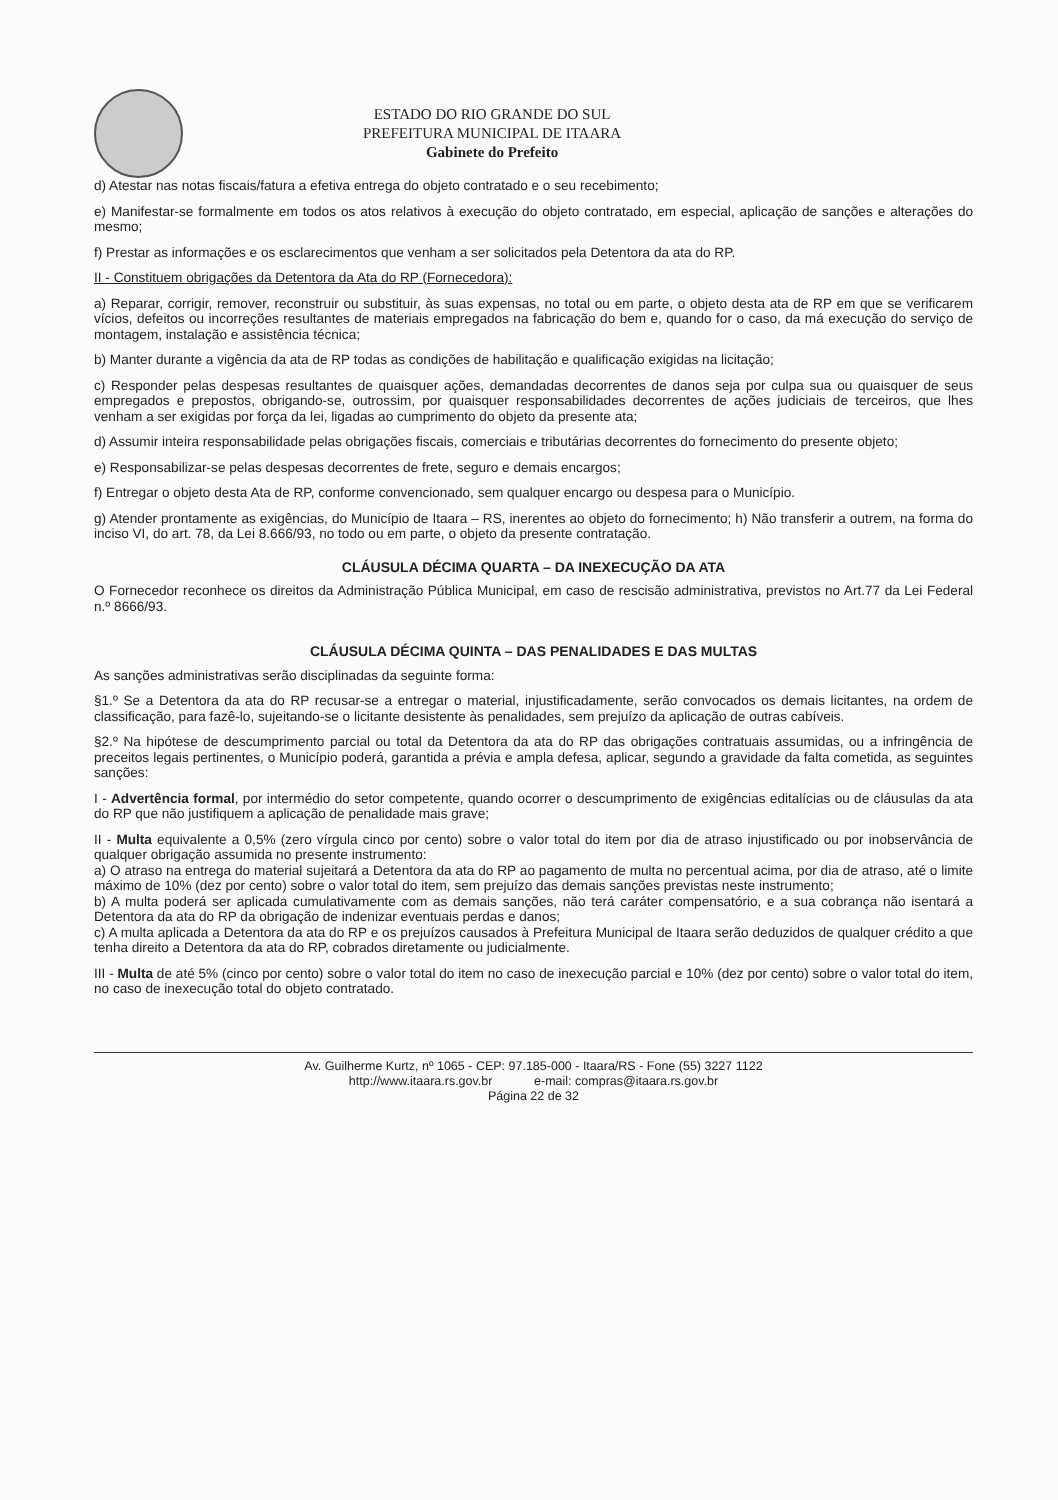ESTADO DO RIO GRANDE DO SUL
PREFEITURA MUNICIPAL DE ITAARA
Gabinete do Prefeito
d) Atestar nas notas fiscais/fatura a efetiva entrega do objeto contratado e o seu recebimento;
e) Manifestar-se formalmente em todos os atos relativos à execução do objeto contratado, em especial, aplicação de sanções e alterações do mesmo;
f) Prestar as informações e os esclarecimentos que venham a ser solicitados pela Detentora da ata do RP.
II - Constituem obrigações da Detentora da Ata do RP (Fornecedora):
a) Reparar, corrigir, remover, reconstruir ou substituir, às suas expensas, no total ou em parte, o objeto desta ata de RP em que se verificarem vícios, defeitos ou incorreções resultantes de materiais empregados na fabricação do bem e, quando for o caso, da má execução do serviço de montagem, instalação e assistência técnica;
b) Manter durante a vigência da ata de RP todas as condições de habilitação e qualificação exigidas na licitação;
c) Responder pelas despesas resultantes de quaisquer ações, demandadas decorrentes de danos seja por culpa sua ou quaisquer de seus empregados e prepostos, obrigando-se, outrossim, por quaisquer responsabilidades decorrentes de ações judiciais de terceiros, que lhes venham a ser exigidas por força da lei, ligadas ao cumprimento do objeto da presente ata;
d) Assumir inteira responsabilidade pelas obrigações fiscais, comerciais e tributárias decorrentes do fornecimento do presente objeto;
e) Responsabilizar-se pelas despesas decorrentes de frete, seguro e demais encargos;
f) Entregar o objeto desta Ata de RP, conforme convencionado, sem qualquer encargo ou despesa para o Município.
g) Atender prontamente as exigências, do Município de Itaara – RS, inerentes ao objeto do fornecimento; h) Não transferir a outrem, na forma do inciso VI, do art. 78, da Lei 8.666/93, no todo ou em parte, o objeto da presente contratação.
CLÁUSULA DÉCIMA QUARTA – DA INEXECUÇÃO DA ATA
O Fornecedor reconhece os direitos da Administração Pública Municipal, em caso de rescisão administrativa, previstos no Art.77 da Lei Federal n.º 8666/93.
CLÁUSULA DÉCIMA QUINTA – DAS PENALIDADES E DAS MULTAS
As sanções administrativas serão disciplinadas da seguinte forma:
§1.º Se a Detentora da ata do RP recusar-se a entregar o material, injustificadamente, serão convocados os demais licitantes, na ordem de classificação, para fazê-lo, sujeitando-se o licitante desistente às penalidades, sem prejuízo da aplicação de outras cabíveis.
§2.º Na hipótese de descumprimento parcial ou total da Detentora da ata do RP das obrigações contratuais assumidas, ou a infringência de preceitos legais pertinentes, o Município poderá, garantida a prévia e ampla defesa, aplicar, segundo a gravidade da falta cometida, as seguintes sanções:
I - Advertência formal, por intermédio do setor competente, quando ocorrer o descumprimento de exigências editalícias ou de cláusulas da ata do RP que não justifiquem a aplicação de penalidade mais grave;
II - Multa equivalente a 0,5% (zero vírgula cinco por cento) sobre o valor total do item por dia de atraso injustificado ou por inobservância de qualquer obrigação assumida no presente instrumento:
a) O atraso na entrega do material sujeitará a Detentora da ata do RP ao pagamento de multa no percentual acima, por dia de atraso, até o limite máximo de 10% (dez por cento) sobre o valor total do item, sem prejuízo das demais sanções previstas neste instrumento;
b) A multa poderá ser aplicada cumulativamente com as demais sanções, não terá caráter compensatório, e a sua cobrança não isentará a Detentora da ata do RP da obrigação de indenizar eventuais perdas e danos;
c) A multa aplicada a Detentora da ata do RP e os prejuízos causados à Prefeitura Municipal de Itaara serão deduzidos de qualquer crédito a que tenha direito a Detentora da ata do RP, cobrados diretamente ou judicialmente.
III - Multa de até 5% (cinco por cento) sobre o valor total do item no caso de inexecução parcial e 10% (dez por cento) sobre o valor total do item, no caso de inexecução total do objeto contratado.
Av. Guilherme Kurtz, nº 1065 - CEP: 97.185-000 - Itaara/RS - Fone (55) 3227 1122
http://www.itaara.rs.gov.br e-mail: compras@itaara.rs.gov.br
Página 22 de 32